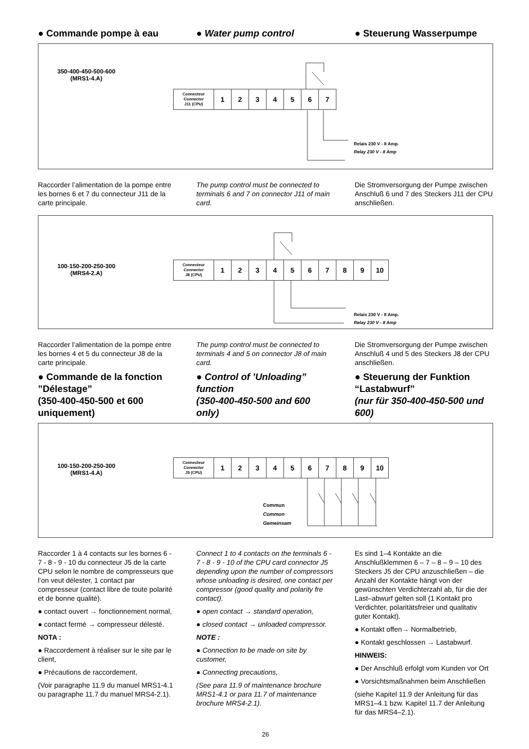● Commande pompe à eau ● Water pump control ● Steuerung Wasserpumpe
350-400-450-500-600
(MRS1-4.A)
| Connecteur Connector J11 (CPU) | 1 | 2 | 3 | 4 | 5 | 6 | 7 |
Relais 230 V - 8 Amp.
Relay 230 V - 8 Amp
Raccorder l’alimentation de la pompe entre les bornes 6 et 7 du connecteur J11 de la carte principale.
The pump control must be connected to terminals 6 and 7 on connector J11 of main card.
Die Stromversorgung der Pumpe zwischen Anschluß 6 und 7 des Steckers J11 der CPU anschließen.
100-150-200-250-300
(MRS4-2.A)
| Connecteur Connector J8 (CPU) | 1 | 2 | 3 | 4 | 5 | 6 | 7 | 8 | 9 | 10 |
Relais 230 V - 8 Amp.
Relay 230 V - 8 Amp
Raccorder l’alimentation de la pompe entre les bornes 4 et 5 du connecteur J8 de la carte principale.
● Commande de la fonction ”Délestage”
(350-400-450-500 et 600 uniquement)
The pump control must be connected to terminals 4 and 5 on connector J8 of main card.
● Control of ’Unloading” function
(350-400-450-500 and 600 only)
Die Stromversorgung der Pumpe zwischen Anschluß 4 und 5 des Steckers J8 der CPU anschließen.
● Steuerung der Funktion “Lastabwurf”
(nur für 350-400-450-500 und 600)
100-150-200-250-300
(MRS1-4.A)
| Connecteur Connector J5 (CPU) | 1 | 2 | 3 | 4 | 5 | 6 | 7 | 8 | 9 | 10 |
Commun
Common
Gemeinsam
Raccorder 1 à 4 contacts sur les bornes 6 - 7 - 8 - 9 - 10 du connecteur J5 de la carte CPU selon le nombre de compresseurs que l’on veut délester, 1 contact par compresseur (contact libre de toute polarité et de bonne qualité).
● contact ouvert → fonctionnement normal,
● contact fermé → compresseur délesté.
NOTA :
● Raccordement à réaliser sur le site par le client,
● Précautions de raccordement,
(Voir paragraphe 11.9 du manuel MRS1-4.1 ou paragraphe 11.7 du manuel MRS4-2.1).
Connect 1 to 4 contacts on the terminals 6 - 7 - 8 - 9 - 10 of the CPU card connector J5 depending upon the number of compressors whose unloading is desired, one contact per compressor (good quality and polarity fre contact).
● open contact → standard operation,
● closed contact → unloaded compressor.
NOTE :
● Connection to be made on site by customer,
● Connecting precautions,
(See para 11.9 of maintenance brochure MRS1-4.1 or para 11.7 of maintenance brochure MRS4-2.1).
Es sind 1–4 Kontakte an die Anschlußklemmen 6 – 7 – 8 – 9 – 10 des Steckers J5 der CPU anzuschließen – die Anzahl der Kontakte hängt von der gewünschten Verdichterzahl ab, für die der Last–abwurf gelten soll (1 Kontakt pro Verdichter, polaritätsfreier und qualitativ guter Kontakt).
● Kontakt offen→ Normalbetrieb,
● Kontakt geschlossen → Lastabwurf.
HINWEIS:
● Der Anschluß erfolgt vom Kunden vor Ort
● Vorsichtsmaßnahmen beim Anschließen
(siehe Kapitel 11.9 der Anleitung für das MRS1–4.1 bzw. Kapitel 11.7 der Anleitung für das MRS4–2.1).
26